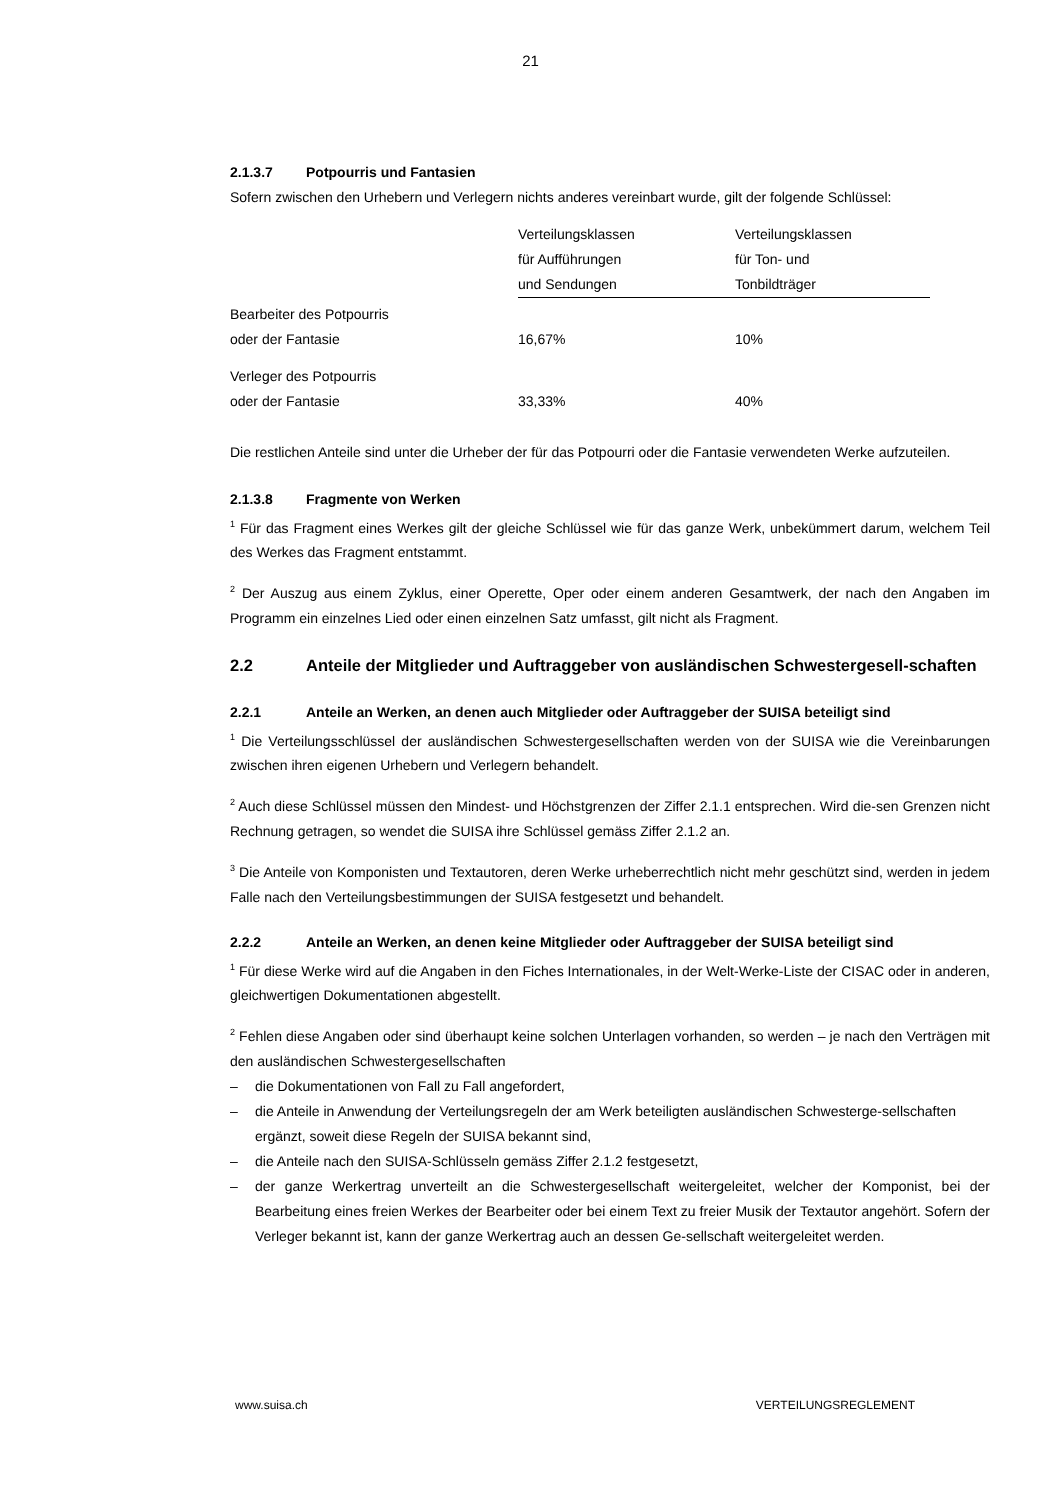21
2.1.3.7 Potpourris und Fantasien
Sofern zwischen den Urhebern und Verlegern nichts anderes vereinbart wurde, gilt der folgende Schlüssel:
| | Verteilungsklassen für Aufführungen und Sendungen | Verteilungsklassen für Ton- und Tonbildträger |
| Bearbeiter des Potpourris oder der Fantasie | 16,67% | 10% |
| Verleger des Potpourris oder der Fantasie | 33,33% | 40% |
Die restlichen Anteile sind unter die Urheber der für das Potpourri oder die Fantasie verwendeten Werke aufzuteilen.
2.1.3.8 Fragmente von Werken
<sup>1</sup> Für das Fragment eines Werkes gilt der gleiche Schlüssel wie für das ganze Werk, unbekümmert darum, welchem Teil des Werkes das Fragment entstammt.
<sup>2</sup> Der Auszug aus einem Zyklus, einer Operette, Oper oder einem anderen Gesamtwerk, der nach den Angaben im Programm ein einzelnes Lied oder einen einzelnen Satz umfasst, gilt nicht als Fragment.
2.2 Anteile der Mitglieder und Auftraggeber von ausländischen Schwestergesell-schaften
2.2.1 Anteile an Werken, an denen auch Mitglieder oder Auftraggeber der SUISA beteiligt sind
<sup>1</sup> Die Verteilungsschlüssel der ausländischen Schwestergesellschaften werden von der SUISA wie die Vereinbarungen zwischen ihren eigenen Urhebern und Verlegern behandelt.
<sup>2</sup> Auch diese Schlüssel müssen den Mindest- und Höchstgrenzen der Ziffer 2.1.1 entsprechen. Wird die-sen Grenzen nicht Rechnung getragen, so wendet die SUISA ihre Schlüssel gemäss Ziffer 2.1.2 an.
<sup>3</sup> Die Anteile von Komponisten und Textautoren, deren Werke urheberrechtlich nicht mehr geschützt sind, werden in jedem Falle nach den Verteilungsbestimmungen der SUISA festgesetzt und behandelt.
2.2.2 Anteile an Werken, an denen keine Mitglieder oder Auftraggeber der SUISA beteiligt sind
<sup>1</sup> Für diese Werke wird auf die Angaben in den Fiches Internationales, in der Welt-Werke-Liste der CISAC oder in anderen, gleichwertigen Dokumentationen abgestellt.
<sup>2</sup> Fehlen diese Angaben oder sind überhaupt keine solchen Unterlagen vorhanden, so werden – je nach den Verträgen mit den ausländischen Schwestergesellschaften
– die Dokumentationen von Fall zu Fall angefordert,
– die Anteile in Anwendung der Verteilungsregeln der am Werk beteiligten ausländischen Schwesterge-sellschaften ergänzt, soweit diese Regeln der SUISA bekannt sind,
– die Anteile nach den SUISA-Schlüsseln gemäss Ziffer 2.1.2 festgesetzt,
– der ganze Werkertrag unverteilt an die Schwestergesellschaft weitergeleitet, welcher der Komponist, bei der Bearbeitung eines freien Werkes der Bearbeiter oder bei einem Text zu freier Musik der Textautor angehört. Sofern der Verleger bekannt ist, kann der ganze Werkertrag auch an dessen Ge-sellschaft weitergeleitet werden.
www.suisa.ch VERTEILUNGSREGLEMENT